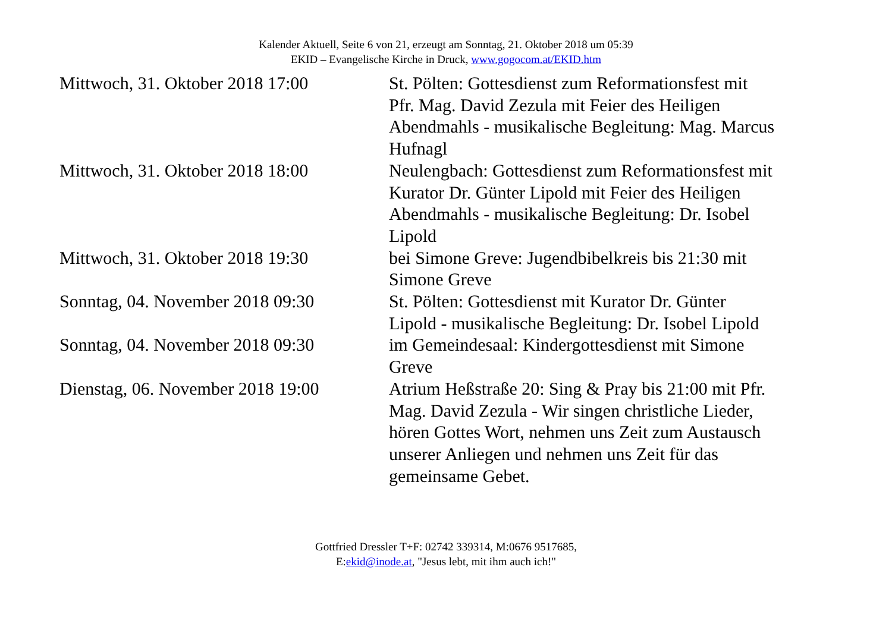Kalender Aktuell, Seite 6 von 21, erzeugt am Sonntag, 21. Oktober 2018 um 05:39
EKID – Evangelische Kirche in Druck, www.gogocom.at/EKID.htm
| Mittwoch, 31. Oktober 2018 17:00 | St. Pölten: Gottesdienst zum Reformationsfest mit Pfr. Mag. David Zezula mit Feier des Heiligen Abendmahls - musikalische Begleitung: Mag. Marcus Hufnagl |
| Mittwoch, 31. Oktober 2018 18:00 | Neulengbach: Gottesdienst zum Reformationsfest mit Kurator Dr. Günter Lipold mit Feier des Heiligen Abendmahls - musikalische Begleitung: Dr. Isobel Lipold |
| Mittwoch, 31. Oktober 2018 19:30 | bei Simone Greve: Jugendbibelkreis bis 21:30 mit Simone Greve |
| Sonntag, 04. November 2018 09:30 | St. Pölten: Gottesdienst mit Kurator Dr. Günter Lipold - musikalische Begleitung: Dr. Isobel Lipold |
| Sonntag, 04. November 2018 09:30 | im Gemeindesaal: Kindergottesdienst mit Simone Greve |
| Dienstag, 06. November 2018 19:00 | Atrium Heßstraße 20: Sing & Pray bis 21:00 mit Pfr. Mag. David Zezula - Wir singen christliche Lieder, hören Gottes Wort, nehmen uns Zeit zum Austausch unserer Anliegen und nehmen uns Zeit für das gemeinsame Gebet. |
Gottfried Dressler T+F: 02742 339314, M:0676 9517685,
E:ekid@inode.at, "Jesus lebt, mit ihm auch ich!"